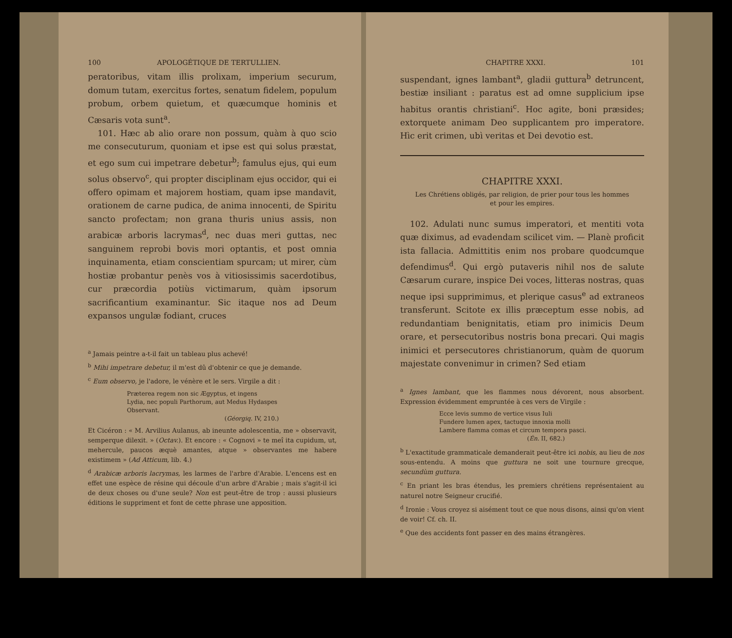100 APOLOGÉTIQUE DE TERTULLIEN.
peratoribus, vitam illis prolixam, imperium securum, domum tutam, exercitus fortes, senatum fidelem, populum probum, orbem quietum, et quæcumque hominis et Cæsaris vota sunt<sup>a</sup>.
101. Hæc ab alio orare non possum, quàm à quo scio me consecuturum, quoniam et ipse est qui solus præstat, et ego sum cui impetrare debetur<sup>b</sup>; famulus ejus, qui eum solus observo<sup>c</sup>, qui propter disciplinam ejus occidor, qui ei offero opimam et majorem hostiam, quam ipse mandavit, orationem de carne pudica, de anima innocenti, de Spiritu sancto profectam; non grana thuris unius assis, non arabicæ arboris lacrymas<sup>d</sup>, nec duas meri guttas, nec sanguinem reprobi bovis mori optantis, et post omnia inquinamenta, etiam conscientiam spurcam; ut mirer, cùm hostiæ probantur penès vos à vitiosissimis sacerdotibus, cur præcordia potiùs victimarum, quàm ipsorum sacrificantium examinantur. Sic itaque nos ad Deum expansos ungulæ fodiant, cruces
<sup>a</sup> Jamais peintre a-t-il fait un tableau plus achevé!
<sup>b</sup> Mihi impetrare debetur, il m'est dû d'obtenir ce que je demande.
<sup>c</sup> Eum observo, je l'adore, le vénère et le sers. Virgile a dit :
Præterea regem non sic Ægyptus, et ingens
Lydia, nec populi Parthorum, aut Medus Hydaspes
Observant.
(Géorgiq. IV, 210.)
Et Cicéron : « M. Arvilius Aulanus, ab ineunte adolescentia, me » observavit, semperque dilexit. » (Octav.). Et encore : « Cognovi » te meî ita cupidum, ut, mehercule, paucos æquè amantes, atque » observantes me habere existimem » (Ad Atticum, lib. 4.)
<sup>d</sup> Arabicæ arboris lacrymas, les larmes de l'arbre d'Arabie. L'encens est en effet une espèce de résine qui découle d'un arbre d'Arabie ; mais s'agit-il ici de deux choses ou d'une seule? Non est peut-être de trop : aussi plusieurs éditions le suppriment et font de cette phrase une apposition.
CHAPITRE XXXI. 101
suspendant, ignes lambant<sup>a</sup>, gladii guttura<sup>b</sup> detruncent, bestiæ insiliant : paratus est ad omne supplicium ipse habitus orantis christiani<sup>c</sup>. Hoc agite, boni præsides; extorquete animam Deo supplicantem pro imperatore. Hìc erit crimen, ubì veritas et Dei devotio est.
CHAPITRE XXXI.
Les Chrétiens obligés, par religion, de prier pour tous les hommes
et pour les empires.
102. Adulati nunc sumus imperatori, et mentiti vota quæ diximus, ad evadendam scilicet vim. — Planè proficit ista fallacia. Admittitis enim nos probare quodcumque defendimus<sup>d</sup>. Qui ergò putaveris nihil nos de salute Cæsarum curare, inspice Dei voces, litteras nostras, quas neque ipsi supprimimus, et plerique casus<sup>e</sup> ad extraneos transferunt. Scitote ex illis præceptum esse nobis, ad redundantiam benignitatis, etiam pro inimicis Deum orare, et persecutoribus nostris bona precari. Qui magis inimici et persecutores christianorum, quàm de quorum majestate convenimur in crimen? Sed etiam
<sup>a</sup> Ignes lambant, que les flammes nous dévorent, nous absorbent. Expression évidemment empruntée à ces vers de Virgile :
Ecce levis summo de vertice visus Iuli
Fundere lumen apex, tactuque innoxia molli
Lambere flamma comas et circum tempora pasci.
(Én. II, 682.)
<sup>b</sup> L'exactitude grammaticale demanderait peut-être ici nobis, au lieu de nos sous-entendu. A moins que guttura ne soit une tournure grecque, secundùm guttura.
<sup>c</sup> En priant les bras étendus, les premiers chrétiens représentaient au naturel notre Seigneur crucifié.
<sup>d</sup> Ironie : Vous croyez si aisément tout ce que nous disons, ainsi qu'on vient de voir! Cf. ch. II.
<sup>e</sup> Que des accidents font passer en des mains étrangères.